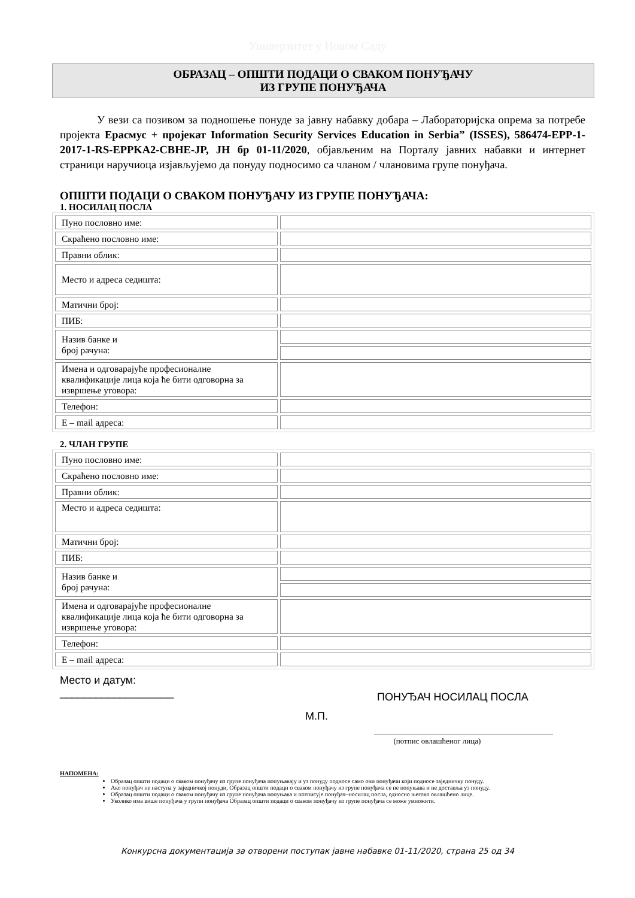Универзитет у Новом Саду
ОБРАЗАЦ – ОПШТИ ПОДАЦИ О СВАКОМ ПОНУЂАЧУ
ИЗ ГРУПЕ ПОНУЂАЧА
У вези са позивом за подношење понуде за јавну набавку добара – Лабораторијска опрема за потребе пројекта Ерасмус + пројекат Information Security Services Education in Serbia” (ISSES), 586474-EPP-1-2017-1-RS-EPPKA2-CBHE-JP, ЈН бр 01-11/2020, објављеним на Порталу јавних набавки и интернет страници наручиоца изјављујемо да понуду подносимо са чланом / члановима групе понуђача.
ОПШТИ ПОДАЦИ О СВАКОМ ПОНУЂАЧУ ИЗ ГРУПЕ ПОНУЂАЧА:
1. НОСИЛАЦ ПОСЛА
| Пуно пословно име: | |
| Скраћено пословно име: | |
| Правни облик: | |
| Место и адреса седишта: | |
| Матични број: | |
| ПИБ: | |
| Назив банке и број рачуна: | |
| Имена и одговарајуће професионалне квалификације лица која ће бити одговорна за извршење уговора: | |
| Телефон: | |
| E – mail адреса: | |
2. ЧЛАН ГРУПЕ
| Пуно пословно име: | |
| Скраћено пословно име: | |
| Правни облик: | |
| Место и адреса седишта: | |
| Матични број: | |
| ПИБ: | |
| Назив банке и број рачуна: | |
| Имена и одговарајуће професионалне квалификације лица која ће бити одговорна за извршење уговора: | |
| Телефон: | |
| E – mail адреса: | |
Место и датум:
___________________
ПОНУЂАЧ НОСИЛАЦ ПОСЛА
М.П.
______________________________________________
(потпис овлашћеног лица)
НАПОМЕНА:
Образац општи подаци о сваком понуђачу из групе понуђача попуњавају и уз понуду подносе само они понуђачи који подносе заједничку понуду.
Ако понуђач не наступа у заједничкој понуди, Образац општи подаци о сваком понуђачу из групе понуђача се не попуњава и не доставља уз понуду.
Образац општи подаци о сваком понуђачу из групе понуђача попуњава и потписује понуђач–носилац посла, односно његово овлашћено лице.
Уколико има више понуђача у групи понуђача Образац општи подаци о сваком понуђачу из групе понуђача се може умножити.
Конкурсна документација за отворени поступак јавне набавке 01-11/2020, страна 25 од 34